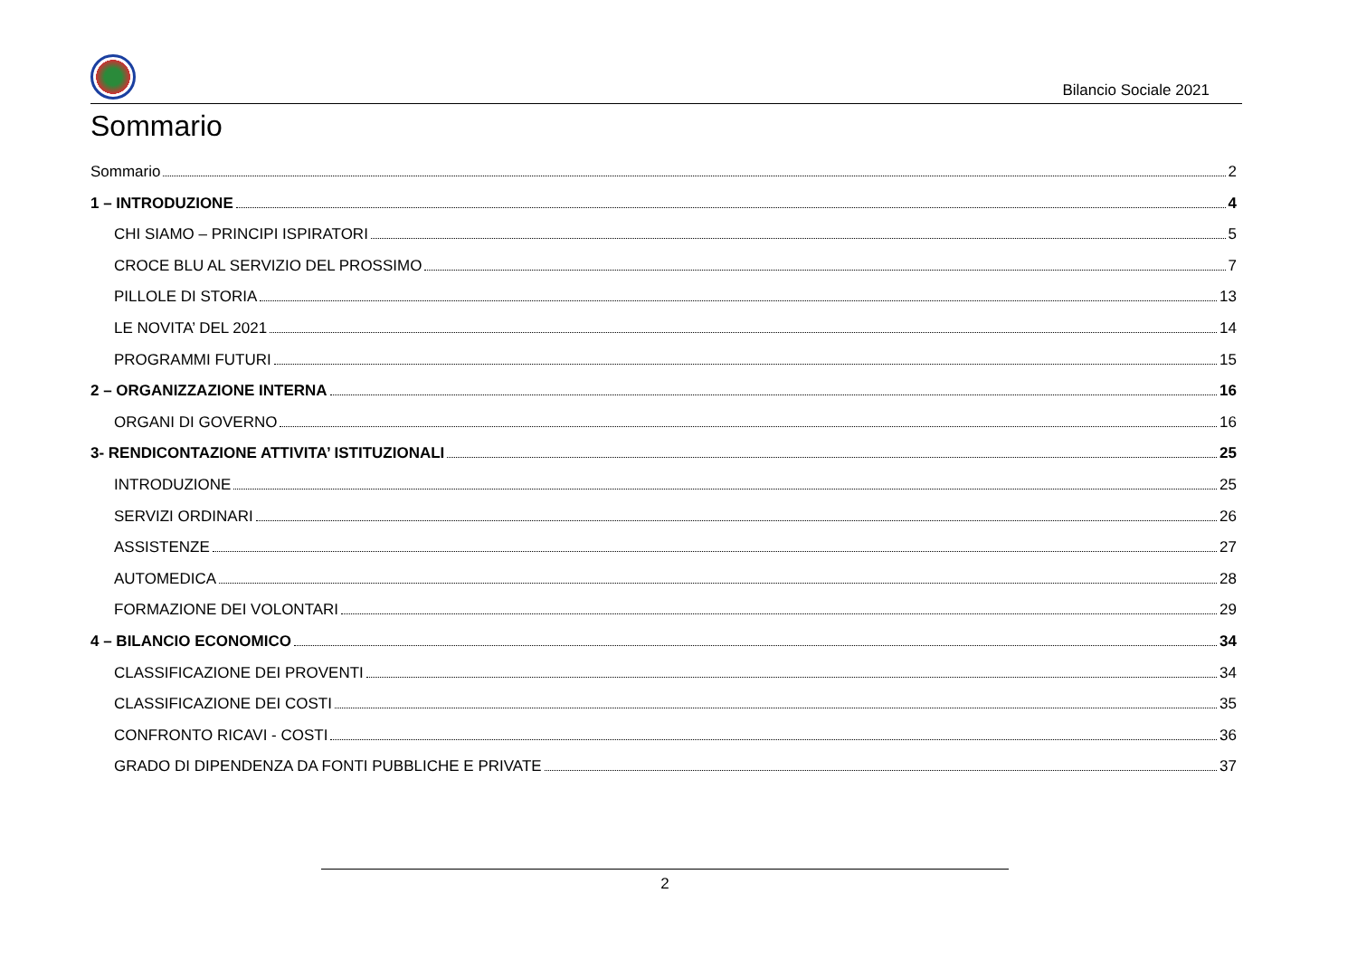Bilancio Sociale 2021
Sommario
Sommario 2
1 – INTRODUZIONE 4
CHI SIAMO – PRINCIPI ISPIRATORI 5
CROCE BLU AL SERVIZIO DEL PROSSIMO 7
PILLOLE DI STORIA 13
LE NOVITA’ DEL 2021 14
PROGRAMMI FUTURI 15
2 – ORGANIZZAZIONE INTERNA 16
ORGANI DI GOVERNO 16
3- RENDICONTAZIONE ATTIVITA’ ISTITUZIONALI 25
INTRODUZIONE 25
SERVIZI ORDINARI 26
ASSISTENZE 27
AUTOMEDICA 28
FORMAZIONE DEI VOLONTARI 29
4 – BILANCIO ECONOMICO 34
CLASSIFICAZIONE DEI PROVENTI 34
CLASSIFICAZIONE DEI COSTI 35
CONFRONTO RICAVI - COSTI 36
GRADO DI DIPENDENZA DA FONTI PUBBLICHE E PRIVATE 37
2